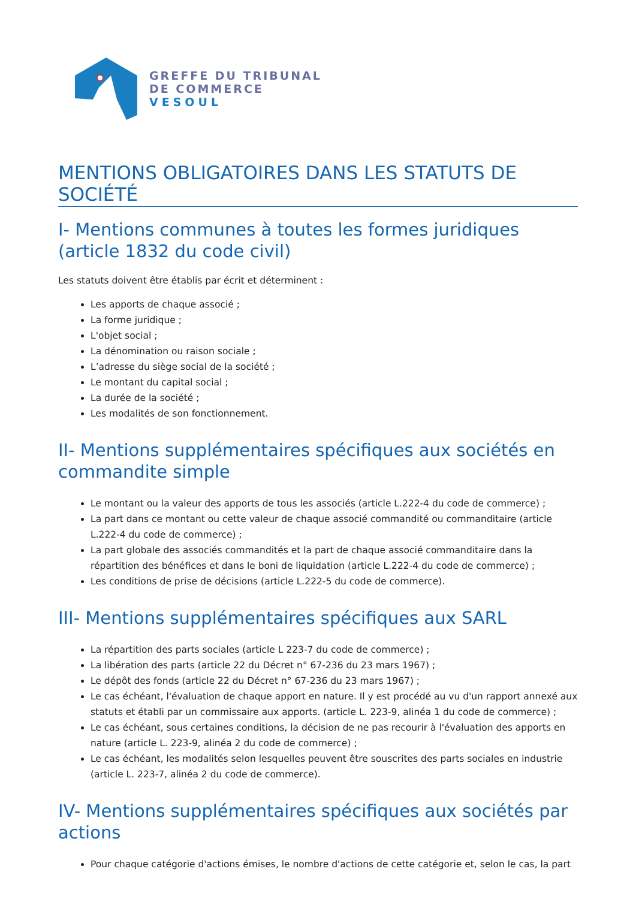GREFFE DU TRIBUNAL
DE COMMERCE
VESOUL
MENTIONS OBLIGATOIRES DANS LES STATUTS DE SOCIÉTÉ
I- Mentions communes à toutes les formes juridiques (article 1832 du code civil)
Les statuts doivent être établis par écrit et déterminent :
Les apports de chaque associé ;
La forme juridique ;
L'objet social ;
La dénomination ou raison sociale ;
L’adresse du siège social de la société ;
Le montant du capital social ;
La durée de la société ;
Les modalités de son fonctionnement.
II- Mentions supplémentaires spécifiques aux sociétés en commandite simple
Le montant ou la valeur des apports de tous les associés (article L.222-4 du code de commerce) ;
La part dans ce montant ou cette valeur de chaque associé commandité ou commanditaire (article L.222-4 du code de commerce) ;
La part globale des associés commandités et la part de chaque associé commanditaire dans la répartition des bénéfices et dans le boni de liquidation (article L.222-4 du code de commerce) ;
Les conditions de prise de décisions (article L.222-5 du code de commerce).
III- Mentions supplémentaires spécifiques aux SARL
La répartition des parts sociales (article L 223-7 du code de commerce) ;
La libération des parts (article 22 du Décret n° 67-236 du 23 mars 1967) ;
Le dépôt des fonds (article 22 du Décret n° 67-236 du 23 mars 1967) ;
Le cas échéant, l'évaluation de chaque apport en nature. Il y est procédé au vu d'un rapport annexé aux statuts et établi par un commissaire aux apports. (article L. 223-9, alinéa 1 du code de commerce) ;
Le cas échéant, sous certaines conditions, la décision de ne pas recourir à l'évaluation des apports en nature (article L. 223-9, alinéa 2 du code de commerce) ;
Le cas échéant, les modalités selon lesquelles peuvent être souscrites des parts sociales en industrie (article L. 223-7, alinéa 2 du code de commerce).
IV- Mentions supplémentaires spécifiques aux sociétés par actions
Pour chaque catégorie d'actions émises, le nombre d'actions de cette catégorie et, selon le cas, la part